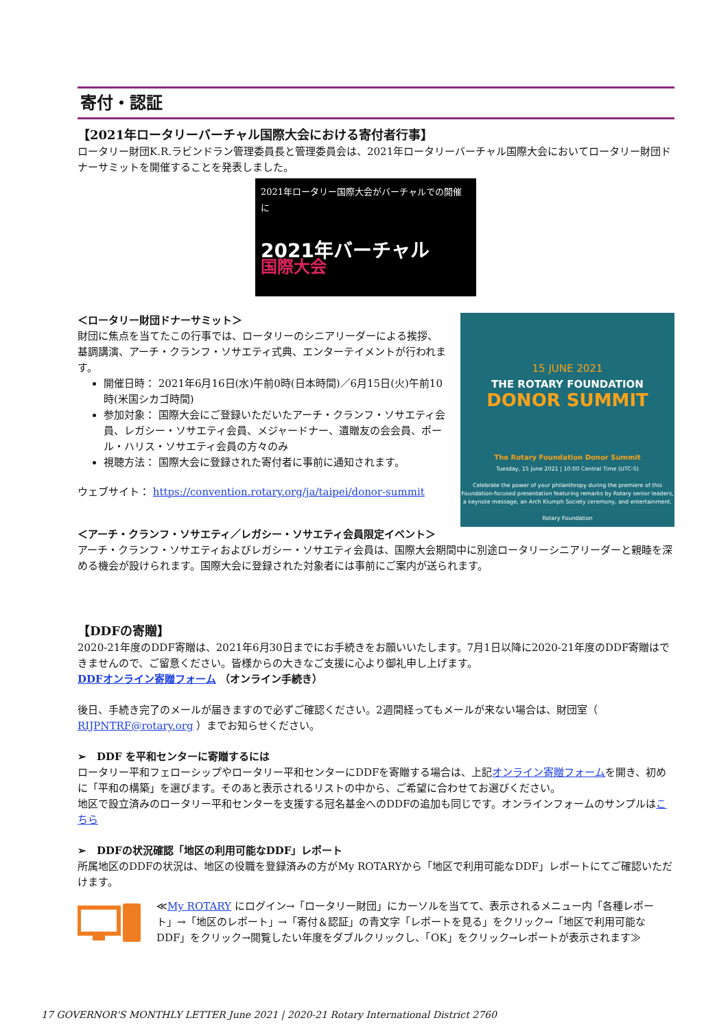寄付・認証
【2021年ロータリーバーチャル国際大会における寄付者行事】
ロータリー財団K.R.ラビンドラン管理委員長と管理委員会は、2021年ロータリーバーチャル国際大会においてロータリー財団ドナーサミットを開催することを発表しました。
2021年ロータリー国際大会がバーチャルでの開催に
2021年バーチャル
国際大会
＜ロータリー財団ドナーサミット＞
財団に焦点を当てたこの行事では、ロータリーのシニアリーダーによる挨拶、基調講演、アーチ・クランフ・ソサエティ式典、エンターテイメントが行われます。
開催日時： 2021年6月16日(水)午前0時(日本時間)／6月15日(火)午前10時(米国シカゴ時間)
参加対象： 国際大会にご登録いただいたアーチ・クランフ・ソサエティ会員、レガシー・ソサエティ会員、メジャードナー、遺贈友の会会員、ポール・ハリス・ソサエティ会員の方々のみ
視聴方法： 国際大会に登録された寄付者に事前に通知されます。
ウェブサイト： https://convention.rotary.org/ja/taipei/donor-summit
15 JUNE 2021
THE ROTARY FOUNDATION
DONOR SUMMIT
The Rotary Foundation Donor Summit
Tuesday, 15 June 2021 | 10:00 Central Time (UTC-5)
Celebrate the power of your philanthropy during the premiere of this Foundation-focused presentation featuring remarks by Rotary senior leaders, a keynote message, an Arch Klumph Society ceremony, and entertainment.
Rotary Foundation
＜アーチ・クランフ・ソサエティ／レガシー・ソサエティ会員限定イベント＞
アーチ・クランフ・ソサエティおよびレガシー・ソサエティ会員は、国際大会期間中に別途ロータリーシニアリーダーと親睦を深める機会が設けられます。国際大会に登録された対象者には事前にご案内が送られます。
【DDFの寄贈】
2020-21年度のDDF寄贈は、2021年6月30日までにお手続きをお願いいたします。7月1日以降に2020-21年度のDDF寄贈はできませんので、ご留意ください。皆様からの大きなご支援に心より御礼申し上げます。
DDFオンライン寄贈フォーム （オンライン手続き）
後日、手続き完了のメールが届きますので必ずご確認ください。2週間経ってもメールが来ない場合は、財団室（ RIJPNTRF@rotary.org ）までお知らせください。
➢　DDF を平和センターに寄贈するには
ロータリー平和フェローシップやロータリー平和センターにDDFを寄贈する場合は、上記オンライン寄贈フォームを開き、初めに「平和の構築」を選びます。そのあと表示されるリストの中から、ご希望に合わせてお選びください。
地区で設立済みのロータリー平和センターを支援する冠名基金へのDDFの追加も同じです。オンラインフォームのサンプルはこちら
➢　DDFの状況確認「地区の利用可能なDDF」レポート
所属地区のDDFの状況は、地区の役職を登録済みの方がMy ROTARYから「地区で利用可能なDDF」レポートにてご確認いただけます。
≪My ROTARY にログイン→「ロータリー財団」にカーソルを当てて、表示されるメニュー内「各種レポート」→「地区のレポート」→「寄付＆認証」の青文字「レポートを見る」をクリック→「地区で利用可能なDDF」をクリック→閲覧したい年度をダブルクリックし、「OK」をクリック→レポートが表示されます≫
17 GOVERNOR'S MONTHLY LETTER June 2021 | 2020-21 Rotary International District 2760